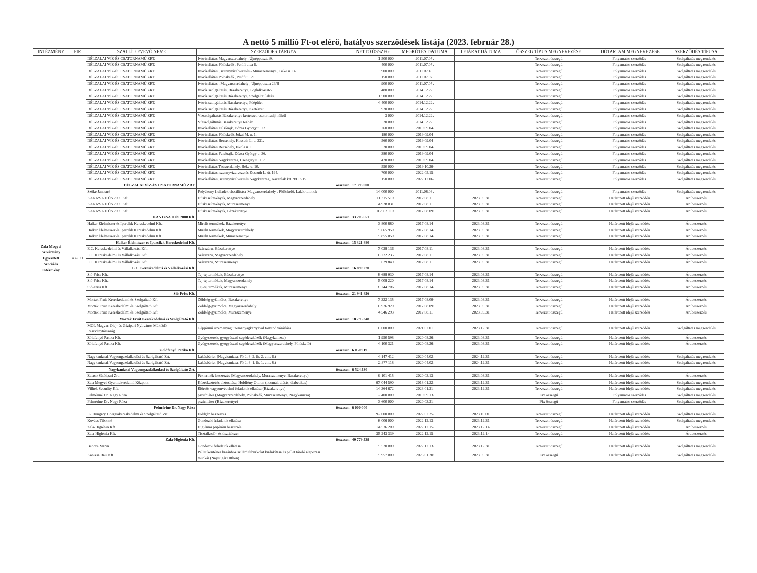A nettó 5 millió Ft-ot elérő, hatályos szerződések listája (2023. február 28.)
| INTÉZMÉNY | PIR | SZÁLLÍTÓ/VEVŐ NEVE | SZERZŐDÉS TÁRGYA | NETTÓ ÖSSZEG | MEGKÖTÉS DÁTUMA | LEJÁRAT DÁTUMA | ÖSSZEG TÍPUS MEGNEVEZÉSE | IDŐTARTAM MEGNEVEZÉSE | SZERZŐDÉS TÍPUSA |
| --- | --- | --- | --- | --- | --- | --- | --- | --- | --- |
| Zala Megyei Szivárvány Egyesített Szociális Intézmény | 432821 | DÉLZALAI VÍZ-ÉS CSATORNAMŰ ZRT. | Ivóvízellátás Magyarszerdahely , Újnéppuszta 9. | 1 500 000 | 2011.07.07. | | Tervezett összegű | Folyamatos szerződés | Szolgáltatás megrendelés |
| | | DÉLZALAI VÍZ-ÉS CSATORNAMŰ ZRT. | Ivóvízellátás Pölöskefő , Petőfi utca 6. | 400 000 | 2011.07.07. | | Tervezett összegű | Folyamatos szerződés | Szolgáltatás megrendelés |
| | | DÉLZALAI VÍZ-ÉS CSATORNAMŰ ZRT. | Ivóvízellátás , szennyvízelvezetés - Muraszemenye , Béke u. 14. | 3 900 000 | 2011.07.18. | | Tervezett összegű | Folyamatos szerződés | Szolgáltatás megrendelés |
| | | DÉLZALAI VÍZ-ÉS CSATORNAMŰ ZRT. | Ivóvízellátás Pölöskefő , Petőfi u. 29. | 150 000 | 2011.07.07. | | Tervezett összegű | Folyamatos szerződés | Szolgáltatás megrendelés |
| | | DÉLZALAI VÍZ-ÉS CSATORNAMŰ ZRT. | Ivóvízellátás , Magyarszerdahely , Újnéppuszta 23/B | 900 000 | 2011.07.07. | | Tervezett összegű | Folyamatos szerződés | Szolgáltatás megrendelés |
| | | DÉLZALAI VÍZ-ÉS CSATORNAMŰ ZRT. | Ivóvíz szolgáltatás, Bázakerettye, Foglalkoztató | 480 000 | 2014.12.22. | | Tervezett összegű | Folyamatos szerződés | Szolgáltatás megrendelés |
| | | DÉLZALAI VÍZ-ÉS CSATORNAMŰ ZRT. | Ivóvíz szolgáltatás Bázakerettye, Szolgáltai lakás | 1 500 000 | 2014.12.22. | | Tervezett összegű | Folyamatos szerződés | Szolgáltatás megrendelés |
| | | DÉLZALAI VÍZ-ÉS CSATORNAMŰ ZRT. | Ivóvíz szolgáltatás Bázakerettye, Főépület | 4 400 000 | 2014.12.22. | | Tervezett összegű | Folyamatos szerződés | Szolgáltatás megrendelés |
| | | DÉLZALAI VÍZ-ÉS CSATORNAMŰ ZRT. | Ivóvíz szolgáltatás Bázakerettye, Kertészet | 920 000 | 2014.12.22. | | Tervezett összegű | Folyamatos szerződés | Szolgáltatás megrendelés |
| | | DÉLZALAI VÍZ-ÉS CSATORNAMŰ ZRT. | Vízszolgáltatás Bázakerettye kertészet, csatornadíj nélkül | 3 000 | 2014.12.22. | | Tervezett összegű | Folyamatos szerződés | Szolgáltatás megrendelés |
| | | DÉLZALAI VÍZ-ÉS CSATORNAMŰ ZRT. | Vízszolgáltatás Bázakerettye teaház | 20 000 | 2014.12.22. | | Tervezett összegű | Folyamatos szerződés | Szolgáltatás megrendelés |
| | | DÉLZALAI VÍZ-ÉS CSATORNAMŰ ZRT. | Ivóvízellátás Felsőrajk, Dózsa György u. 22. | 260 000 | 2019.09.04 | | Tervezett összegű | Folyamatos szerződés | Szolgáltatás megrendelés |
| | | DÉLZALAI VÍZ-ÉS CSATORNAMŰ ZRT. | Ivóvízellátás Pölöskefő, Jókai M. u. 1. | 180 000 | 2019.09.04 | | Tervezett összegű | Folyamatos szerződés | Szolgáltatás megrendelés |
| | | DÉLZALAI VÍZ-ÉS CSATORNAMŰ ZRT. | Ivóvízellátás Becsehely, Kossuth L. u. 331. | 560 000 | 2019.09.04 | | Tervezett összegű | Folyamatos szerződés | Szolgáltatás megrendelés |
| | | DÉLZALAI VÍZ-ÉS CSATORNAMŰ ZRT. | Ivóvízellátás Becsehely, Iskola u. 1. | 20 000 | 2019.09.04 | | Tervezett összegű | Folyamatos szerződés | Szolgáltatás megrendelés |
| | | DÉLZALAI VÍZ-ÉS CSATORNAMŰ ZRT. | Ivóvízellátás Felsőrajk, Dózsa György u. 36. | 380 000 | 2019.09.04 | | Tervezett összegű | Folyamatos szerződés | Szolgáltatás megrendelés |
| | | DÉLZALAI VÍZ-ÉS CSATORNAMŰ ZRT. | Ivóvízellátás Nagykanizsa, Csengery u. 117. | 420 000 | 2019.09.04 | | Tervezett összegű | Folyamatos szerződés | Szolgáltatás megrendelés |
| | | DÉLZALAI VÍZ-ÉS CSATORNAMŰ ZRT. | Ivóvízellátás Tótszerdahely, Béke u. 10. | 550 000 | 2019.10.29 | | Tervezett összegű | Folyamatos szerződés | Szolgáltatás megrendelés |
| | | DÉLZALAI VÍZ-ÉS CSATORNAMŰ ZRT. | Ivóvízellátás, szennyvízelvezetés Kossuth L. út 194. | 700 000 | 2022.05.15 | | Tervezett összegű | Folyamatos szerződés | Szolgáltatás megrendelés |
| | | DÉLZALAI VÍZ-ÉS CSATORNAMŰ ZRT. | Ivóvízellátás, szennyvízelvezetés Nagykanizsa, Kazanlak krt. 9/C 3/15. | 150 000 | 2022.12.06 | | Tervezett összegű | Folyamatos szerződés | Szolgáltatás megrendelés |
| | | DÉLZALAI VÍZ-ÉS CSATORNAMŰ ZRT. | összesen | 17 393 000 | | | | | |
| | | Szőke Jánosné | Folyékony hulladék elszállítása-Magyarszerdahely , Pölöskefő, Lakóotthonok | 14 000 000 | 2011.08.08. | | Tervezett összegű | Folyamatos szerződés | Szolgáltatás megrendelés |
| | | KANIZSA HÚS 2000 Kft. | Húskészítmények, Magyarszerdahely | 11 315 510 | 2017.08.11 | 2023.03.31 | Tervezett összegű | Határozott idejű szerződés | Árubeszerzés |
| | | KANIZSA HÚS 2000 Kft. | Húskészítmények, Muraszemenye | 4 928 031 | 2017.08.11 | 2023.03.31 | Tervezett összegű | Határozott idejű szerződés | Árubeszerzés |
| | | KANIZSA HÚS 2000 Kft. | Húskészítmények, Bázakerettye | 16 962 110 | 2017.08.09 | 2023.03.31 | Tervezett összegű | Határozott idejű szerződés | Árubeszerzés |
| | | KANIZSA HÚS 2000 Kft. | összesen | 33 205 651 | | | | | |
| | | Halker Élelmiszer és Iparcikk Kereskedelmi Kft. | Mirelit termékek, Bázakerettye | 3 800 880 | 2017.08.14 | 2023.03.31 | Tervezett összegű | Határozott idejű szerződés | Árubeszerzés |
| | | Halker Élelmiszer és Iparcikk Kereskedelmi Kft. | Mirelit termékek, Magyarszerdahely | 5 665 950 | 2017.08.14 | 2023.03.31 | Tervezett összegű | Határozott idejű szerződés | Árubeszerzés |
| | | Halker Élelmiszer és Iparcikk Kereskedelmi Kft. | Mirelit termékek, Muraszemenye | 5 855 050 | 2017.08.14 | 2023.03.31 | Tervezett összegű | Határozott idejű szerződés | Árubeszerzés |
| | | Halker Élelmiszer és Iparcikk Kereskedelmi Kft. | összesen | 15 321 880 | | | | | |
| | | E.C. Kereskedelmi és Vállalkozási Kft. | Szárazáru, Bázakerettye | 7 038 136 | 2017.08.11 | 2023.03.31 | Tervezett összegű | Határozott idejű szerződés | Árubeszerzés |
| | | E.C. Kereskedelmi és Vállalkozási Kft. | Szárazáru, Magyarszerdahely | 6 222 235 | 2017.08.11 | 2023.03.31 | Tervezett összegű | Határozott idejű szerződés | Árubeszerzés |
| | | E.C. Kereskedelmi és Vállalkozási Kft. | Szárazáru, Muraszemenye | 3 629 849 | 2017.08.11 | 2023.03.31 | Tervezett összegű | Határozott idejű szerződés | Árubeszerzés |
| | | E.C. Kereskedelmi és Vállalkozási Kft. | összesen | 16 890 220 | | | | | |
| | | Sió-Friss Kft. | Tej-tejtermékek, Bázakerettye | 8 688 930 | 2017.08.14 | 2023.03.31 | Tervezett összegű | Határozott idejű szerződés | Árubeszerzés |
| | | Sió-Friss Kft. | Tej-tejtermékek, Magyarszerdahely | 5 008 220 | 2017.08.14 | 2023.03.31 | Tervezett összegű | Határozott idejű szerződés | Árubeszerzés |
| | | Sió-Friss Kft. | Tej-tejtermékek, Muraszemenye | 8 244 706 | 2017.08.14 | 2023.03.31 | Tervezett összegű | Határozott idejű szerződés | Árubeszerzés |
| | | Sió-Friss Kft. | összesen | 21 941 856 | | | | | |
| | | Mortak Fruit Kereskedelmi és Szolgáltató Kft. | Zöldség-gyümölcs, Bázakerettye | 7 322 135 | 2017.08.09 | 2023.03.31 | Tervezett összegű | Határozott idejű szerződés | Árubeszerzés |
| | | Mortak Fruit Kereskedelmi és Szolgáltató Kft. | Zöldség-gyümölcs, Magyarszerdahely | 6 926 920 | 2017.08.09 | 2023.03.31 | Tervezett összegű | Határozott idejű szerződés | Árubeszerzés |
| | | Mortak Fruit Kereskedelmi és Szolgáltató Kft. | Zöldség-gyümölcs, Muraszemenye | 4 546 293 | 2017.08.11 | 2023.03.31 | Tervezett összegű | Határozott idejű szerződés | Árubeszerzés |
| | | Mortak Fruit Kereskedelmi és Szolgáltató Kft. | összesen | 18 795 348 | | | | | |
| | | MOL Magyar Olaj- és Gázipari Nyilvános Működő Részvénytársaság | Gépjármű üzemanyag üzemanyagkártyával történő vásárlása | 6 000 000 | 2021.02.01 | 2023.12.31 | Tervezett összegű | Határozott idejű szerződés | Szolgáltatás megrendelés |
| | | Zöldfenyő Patika Kft. | Gyógyszerek, gyógyászati segédeszközök (Nagykanizsa) | 1 950 598 | 2020.08.26 | 2023.03.31 | Tervezett összegű | Határozott idejű szerződés | Árubeszerzés |
| | | Zöldfenyő Patika Kft. | Gyógyszerek, gyógyászati segédeszközök (Magyarszerdahely, Pölöskefő) | 4 100 321 | 2020.08.26 | 2023.03.31 | Tervezett összegű | Határozott idejű szerződés | Árubeszerzés |
| | | Zöldfenyő Patika Kft. | összesen | 6 050 919 | | | | | |
| | | Nagykanizsai Vagyongazdálkodási és Szolgáltató Zrt. | Lakásbérlet (Nagykanizsa, Fő út 8. 2. lh. 2. em. 6.) | 4 147 412 | 2020.04.02 | 2024.12.31 | Tervezett összegű | Határozott idejű szerződés | Szolgáltatás megrendelés |
| | | Nagykanizsai Vagyongazdálkodási és Szolgáltató Zrt. | Lakásbérlet (Nagykanizsa, Fő út 8. 1. lh. 1. em. 8.) | 2 377 118 | 2020.04.02 | 2024.12.31 | Tervezett összegű | Határozott idejű szerződés | Szolgáltatás megrendelés |
| | | Nagykanizsai Vagyongazdálkodási és Szolgáltató Zrt. | összesen | 6 524 530 | | | | | |
| | | Zalaco Sütőipari Zrt. | Péktermék beszerzés (Magyarszerdahely, Muraszemenye, Bázakerettye) | 9 101 415 | 2020.03.13 | 2023.03.31 | Tervezett összegű | Határozott idejű szerződés | Árubeszerzés |
| | | Zala Megyei Gyermekvédelmi Központ | Közétkeztetés biztosítása, Holdfény Otthon (normál, diétás, diabetikus) | 97 044 590 | 2018.01.22 | 2023.12.31 | Tervezett összegű | Határozott idejű szerződés | Szolgáltatás megrendelés |
| | | Villtek Security Kft. | Élőerős vagyonvédelmi feladatok ellátása (Bázakerettye) | 14 364 672 | 2023.01.31 | 2023.12.31 | Tervezett összegű | Határozott idejű szerződés | Szolgáltatás megrendelés |
| | | Felmériné Dr. Nagy Róza | pszichiáter (Magyarszerdahely, Pölöskefő, Muraszemenye, Nagykanizsa) | 2 400 000 | 2019.09.13 | | Fix összegű | Folyamatos szerződés | Szolgáltatás megrendelés |
| | | Felmériné Dr. Nagy Róza | pszichiáter (Bázakerettye) | 3 600 000 | 2020.03.31 | | Fix összegű | Folyamatos szerződés | Szolgáltatás megrendelés |
| | | Felmériné Dr. Nagy Róza | összesen | 6 000 000 | | | | | |
| | | E2 Hungary Energiakereskedelmi és Szolgáltató Zrt. | Földgáz beszerzés | 92 000 000 | 2022.02.25 | 2023.10.01 | Tervezett összegű | Határozott idejű szerződés | Szolgáltatás megrendelés |
| | | Kovács Tiborné | Gondozói feladatok ellátása | 6 006 000 | 2022.12.13 | 2023.12.31 | Tervezett összegű | Határozott idejű szerződés | Szolgáltatás megrendelés |
| | | Zala-Higiénia Kft. | Higiéniai papíráru beszerzés | 14 536 200 | 2022.12.15 | 2023.12.14 | Tervezett összegű | Határozott idejű szerződés | Árubeszerzés |
| | | Zala-Higiénia Kft. | Tisztálkodó- és tisztítószer | 35 243 339 | 2022.12.15 | 2023.12.14 | Tervezett összegű | Határozott idejű szerződés | Árubeszerzés |
| | | Zala-Higiénia Kft. | összesen | 49 779 539 | | | | | |
| | | Bencze Mária | Gondozói feladatok ellátása | 5 520 000 | 2022.12.13 | 2023.12.31 | Tervezett összegű | Határozott idejű szerződés | Szolgáltatás megrendelés |
| | | Kanizsa Bau Kft. | Pellet konténer kazánhoz szilárd útburkolat kialakítása és pellet tároló alapozási munkái (Napsugár Otthon) | 5 957 000 | 2023.01.20 | 2023.05.31 | Fix összegű | Határozott idejű szerződés | Szolgáltatás megrendelés |